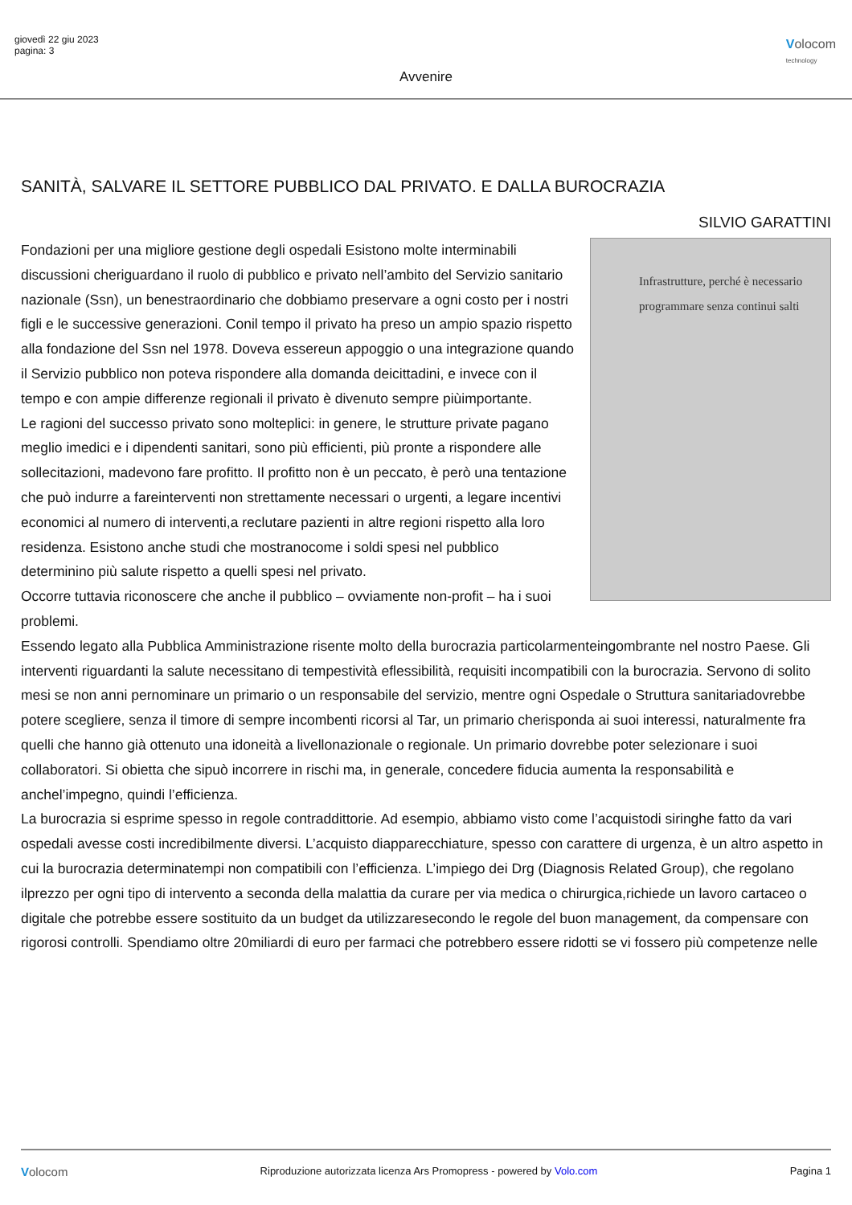giovedì 22 giu 2023
pagina: 3
Volocom
technology
Avvenire
SANITÀ, SALVARE IL SETTORE PUBBLICO DAL PRIVATO. E DALLA BUROCRAZIA
SILVIO GARATTINI
Infrastrutture, perché è necessario programmare senza continui salti
Fondazioni per una migliore gestione degli ospedali Esistono molte interminabili discussioni cheriguardano il ruolo di pubblico e privato nell’ambito del Servizio sanitario nazionale (Ssn), un benestraordinario che dobbiamo preservare a ogni costo per i nostri figli e le successive generazioni. Conil tempo il privato ha preso un ampio spazio rispetto alla fondazione del Ssn nel 1978. Doveva essereun appoggio o una integrazione quando il Servizio pubblico non poteva rispondere alla domanda deicittadini, e invece con il tempo e con ampie differenze regionali il privato è divenuto sempre piùimportante.
Le ragioni del successo privato sono molteplici: in genere, le strutture private pagano meglio imedici e i dipendenti sanitari, sono più efficienti, più pronte a rispondere alle sollecitazioni, madevono fare profitto. Il profitto non è un peccato, è però una tentazione che può indurre a fareinterventi non strettamente necessari o urgenti, a legare incentivi economici al numero di interventi,a reclutare pazienti in altre regioni rispetto alla loro residenza. Esistono anche studi che mostranocome i soldi spesi nel pubblico determinino più salute rispetto a quelli spesi nel privato.
Occorre tuttavia riconoscere che anche il pubblico – ovviamente non-profit – ha i suoi problemi.
Essendo legato alla Pubblica Amministrazione risente molto della burocrazia particolarmenteingombrante nel nostro Paese. Gli interventi riguardanti la salute necessitano di tempestività eflessibilità, requisiti incompatibili con la burocrazia. Servono di solito mesi se non anni pernominare un primario o un responsabile del servizio, mentre ogni Ospedale o Struttura sanitariadovrebbe potere scegliere, senza il timore di sempre incombenti ricorsi al Tar, un primario cherisponda ai suoi interessi, naturalmente fra quelli che hanno già ottenuto una idoneità a livellonazionale o regionale. Un primario dovrebbe poter selezionare i suoi collaboratori. Si obietta che sipuò incorrere in rischi ma, in generale, concedere fiducia aumenta la responsabilità e anchel’impegno, quindi l’efficienza.
La burocrazia si esprime spesso in regole contraddittorie. Ad esempio, abbiamo visto come l’acquistodi siringhe fatto da vari ospedali avesse costi incredibilmente diversi. L’acquisto diapparecchiature, spesso con carattere di urgenza, è un altro aspetto in cui la burocrazia determinatempi non compatibili con l’efficienza. L’impiego dei Drg (Diagnosis Related Group), che regolano ilprezzo per ogni tipo di intervento a seconda della malattia da curare per via medica o chirurgica,richiede un lavoro cartaceo o digitale che potrebbe essere sostituito da un budget da utilizzaresecondo le regole del buon management, da compensare con rigorosi controlli. Spendiamo oltre 20miliardi di euro per farmaci che potrebbero essere ridotti se vi fossero più competenze nelle
Volocom Riproduzione autorizzata licenza Ars Promopress - powered by Volo.com Pagina 1